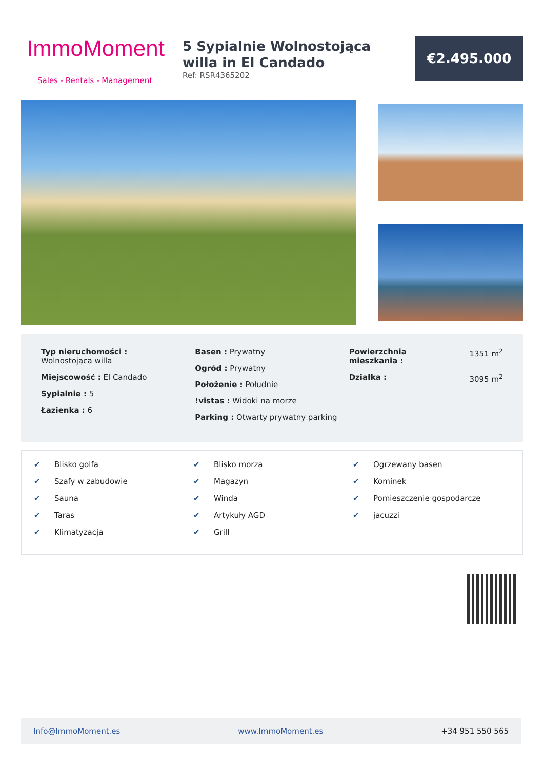ImmoMoment
Sales - Rentals - Management
5 Sypialnie Wolnostojąca willa in El Candado
Ref: RSR4365202
€2.495.000
Typ nieruchomości :
Wolnostojąca willa
Miejscowość : El Candado
Sypialnie : 5
Łazienka : 6
Basen : Prywatny
Ogród : Prywatny
Położenie : Południe
!vistas : Widoki na morze
Parking : Otwarty prywatny parking
Powierzchnia
mieszkania : 1351 m<sup>2</sup>
Działka : 3095 m<sup>2</sup>
✔ Blisko golfa
✔ Szafy w zabudowie
✔ Sauna
✔ Taras
✔ Klimatyzacja
✔ Blisko morza
✔ Magazyn
✔ Winda
✔ Artykuły AGD
✔ Grill
✔ Ogrzewany basen
✔ Kominek
✔ Pomieszczenie gospodarcze
✔ jacuzzi
Info@ImmoMoment.es www.ImmoMoment.es +34 951 550 565